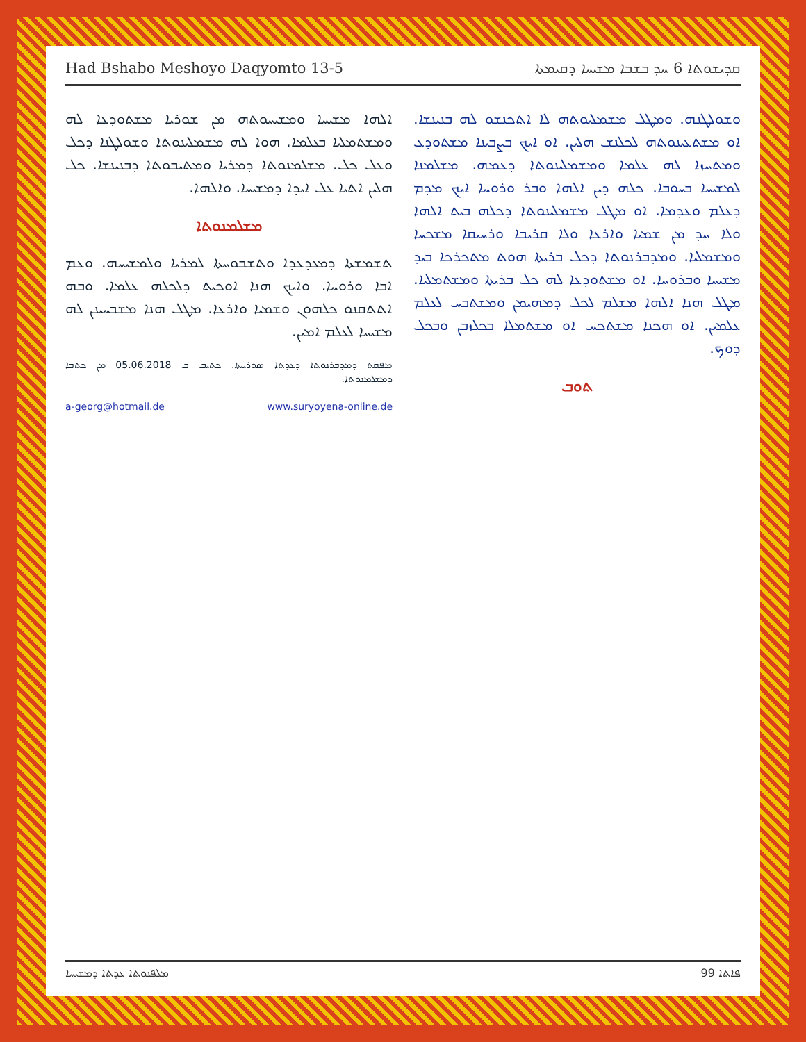Had Bshabo Meshoyo Daqyomto 13-5 ܩܕܝܫܘܬܐ 6 ܚܕ ܒܫܒܐ ܡܫܝܚܐ ܕܩܝܡܬܐ
ܘܫܘܠܛܢܗ. ܘܡܛܠ ܡܫܡܠܝܘܬܗ ܠܐ ܐܬܟܢܫܘ ܠܗ ܒܢܝܢܫܐ. ܐܘ ܡܫܬܥܝܢܘܬܗ ܠܟܠܢܫ ܗܠܝܢ. ܐܘ ܐܝܟ ܒܨܒܝܢܐ ܡܫܬܘܕܥ ܘܡܬܚܙܐ ܠܗ ܥܠܡܐ ܘܡܫܡܠܝܢܘܬܐ ܕܥܡܗ. ܡܫܠܡܢܐ ܠܡܫܝܚܐ ܒܚܘܒܐ. ܟܠܗ ܕܝܢ ܐܠܗܐ ܘܒܪ ܘܪܘܚܐ ܐܝܟ ܡܕܡ ܕܥܠܡ ܘܥܕܡܐ. ܐܘ ܡܛܠ ܡܫܡܠܝܢܘܬܐ ܕܟܠܗ ܒܝܬ ܐܠܗܐ ܘܠܐ ܚܕ ܡܢ ܫܡܝܐ ܘܐܪܥܐ ܘܠܐ ܩܪܝܒܐ ܘܪܚܝܩܐ ܡܫܟܚܐ ܘܡܫܡܠܝܐ. ܘܡܕܒܪܢܘܬܐ ܕܟܠ ܒܪܝܬܐ ܗܘܬ ܡܬܟܪܟܐ ܒܝܕ ܡܫܝܚܐ ܘܒܪܘܚܐ. ܐܘ ܡܫܬܘܕܥܐ ܠܗ ܟܠ ܒܪܝܬܐ ܘܡܫܬܡܠܝܐ. ܡܛܠ ܗܢܐ ܐܠܗܐ ܡܫܠܡ ܠܟܠ ܕܡܗܝܡܢ ܘܡܫܬܒܚ ܠܥܠܡ ܥܠܡܝܢ. ܐܘ ܗܟܢܐ ܡܫܬܟܚ ܐܘ ܡܫܬܡܠܐ ܒܟܠܙܒܢ ܘܒܟܠ ܕܘܟ.
ܬܘܒ
ܐܠܗܐ ܡܫܝܚܐ ܘܡܫܝܚܘܬܗ ܡܢ ܫܘܪܝܐ ܡܫܬܘܕܥܐ ܠܗ ܘܡܫܬܡܠܝܐ ܒܥܠܡܐ. ܗܘܐ ܠܗ ܡܫܡܠܝܢܘܬܐ ܘܫܘܠܛܢܐ ܕܟܠ ܘܥܠ ܟܠ. ܡܫܠܡܢܘܬܐ ܕܡܪܝܐ ܘܡܬܝܒܘܬܐ ܕܒܢܝܢܫܐ. ܟܠ ܗܠܝܢ ܐܬܝܐ ܥܠ ܐܝܕܐ ܕܡܫܝܚܐ. ܘܐܠܗܐ.
ܡܫܠܡܢܘܬܐ
ܬܫܡܫܬܐ ܕܡܥܕܥܕܐ ܘܬܫܒܘܚܬܐ ܠܡܪܝܐ ܘܠܡܫܝܚܗ. ܘܥܡ ܐܒܐ ܘܪܘܚܐ. ܘܐܝܟ ܗܢܐ ܐܘܟܝܬ ܕܠܟܠܗ ܥܠܡܐ. ܘܒܗ ܐܬܬܩܢܘ ܟܠܗܘܢ ܘܫܡܝܐ ܘܐܪܥܐ. ܡܛܠ ܗܢܐ ܡܫܒܚܝܢܢ ܠܗ ܡܫܝܚܐ ܠܥܠܡ ܐܡܝܢ.
ܡܦܩܬ ܕܡܕܒܪܢܘܬܐ ܕܥܕܬܐ ܣܘܪܝܝܬܐ. ܟܬܝܒ ܒ 05.06.2018 ܡܢ ܟܬܒܐ ܕܡܫܠܡܢܘܬܐ.
a-georg@hotmail.de www.suryoyena-online.de
ܡܠܦܢܘܬܐ ܥܕܬܐ ܕܡܫܝܚܐ ܦܐܬܐ 99